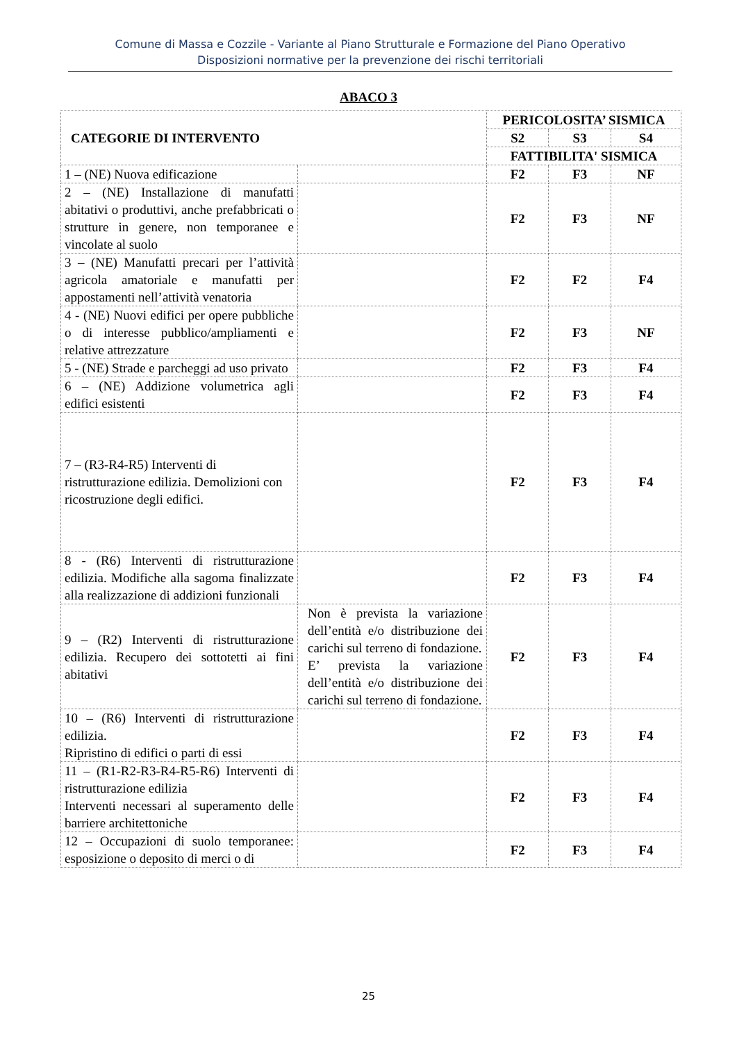Comune di Massa e Cozzile - Variante al Piano Strutturale e Formazione del Piano Operativo
Disposizioni normative per la prevenzione dei rischi territoriali
ABACO 3
| CATEGORIE DI INTERVENTO | | PERICOLOSITA’ SISMICA | | |
| --- | --- | --- | --- | --- |
| | | S2 | S3 | S4 |
| | | FATTIBILITA' SISMICA | | |
| 1 – (NE) Nuova edificazione | | F2 | F3 | NF |
| 2 – (NE) Installazione di manufatti abitativi o produttivi, anche prefabbricati o strutture in genere, non temporanee e vincolate al suolo | | F2 | F3 | NF |
| 3 – (NE) Manufatti precari per l’attività agricola amatoriale e manufatti per appostamenti nell’attività venatoria | | F2 | F2 | F4 |
| 4 - (NE) Nuovi edifici per opere pubbliche o di interesse pubblico/ampliamenti e relative attrezzature | | F2 | F3 | NF |
| 5 - (NE) Strade e parcheggi ad uso privato | | F2 | F3 | F4 |
| 6 – (NE) Addizione volumetrica agli edifici esistenti | | F2 | F3 | F4 |
| 7 – (R3-R4-R5) Interventi di ristrutturazione edilizia. Demolizioni con ricostruzione degli edifici. | | F2 | F3 | F4 |
| 8 - (R6) Interventi di ristrutturazione edilizia. Modifiche alla sagoma finalizzate alla realizzazione di addizioni funzionali | | F2 | F3 | F4 |
| 9 – (R2) Interventi di ristrutturazione edilizia. Recupero dei sottotetti ai fini abitativi | Non è prevista la variazione dell’entità e/o distribuzione dei carichi sul terreno di fondazione. E’ prevista la variazione dell’entità e/o distribuzione dei carichi sul terreno di fondazione. | F2 | F3 | F4 |
| 10 – (R6) Interventi di ristrutturazione edilizia. Ripristino di edifici o parti di essi | | F2 | F3 | F4 |
| 11 – (R1-R2-R3-R4-R5-R6) Interventi di ristrutturazione edilizia Interventi necessari al superamento delle barriere architettoniche | | F2 | F3 | F4 |
| 12 – Occupazioni di suolo temporanee: esposizione o deposito di merci o di | | F2 | F3 | F4 |
25